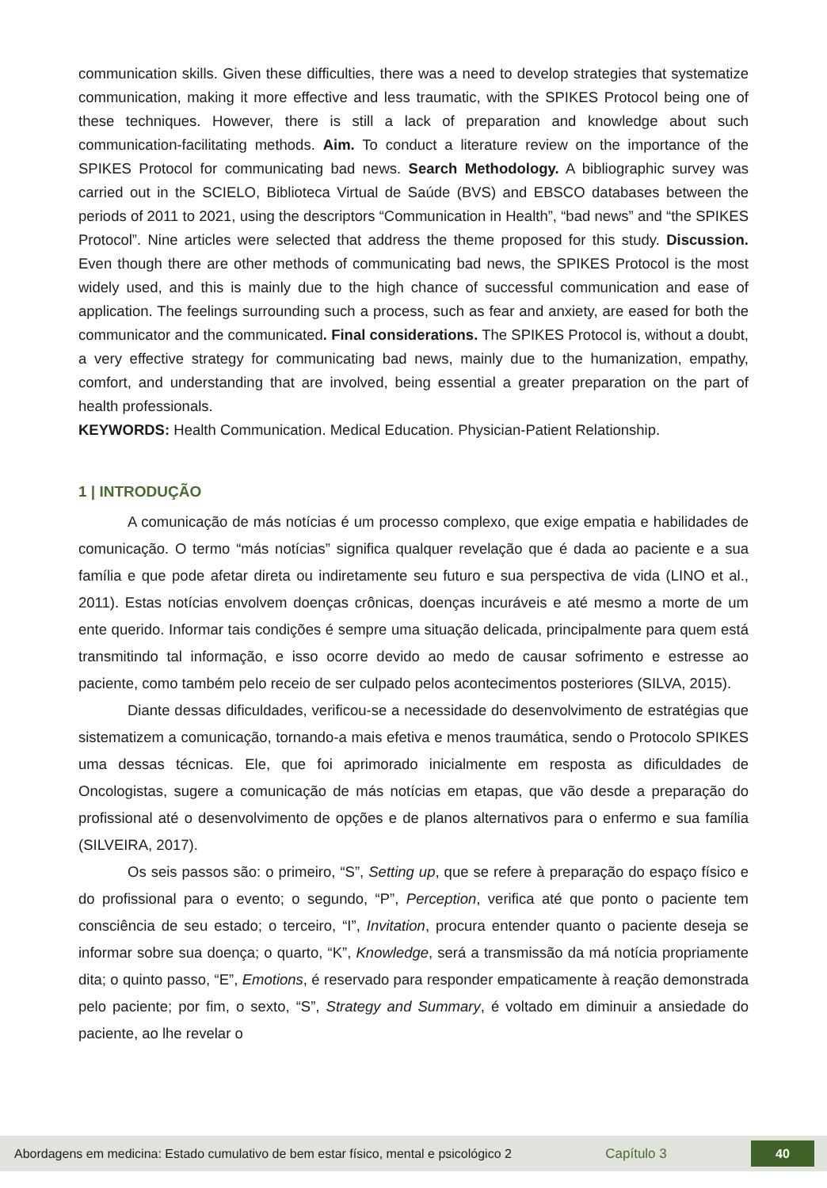communication skills. Given these difficulties, there was a need to develop strategies that systematize communication, making it more effective and less traumatic, with the SPIKES Protocol being one of these techniques. However, there is still a lack of preparation and knowledge about such communication-facilitating methods. Aim. To conduct a literature review on the importance of the SPIKES Protocol for communicating bad news. Search Methodology. A bibliographic survey was carried out in the SCIELO, Biblioteca Virtual de Saúde (BVS) and EBSCO databases between the periods of 2011 to 2021, using the descriptors “Communication in Health”, “bad news” and “the SPIKES Protocol”. Nine articles were selected that address the theme proposed for this study. Discussion. Even though there are other methods of communicating bad news, the SPIKES Protocol is the most widely used, and this is mainly due to the high chance of successful communication and ease of application. The feelings surrounding such a process, such as fear and anxiety, are eased for both the communicator and the communicated. Final considerations. The SPIKES Protocol is, without a doubt, a very effective strategy for communicating bad news, mainly due to the humanization, empathy, comfort, and understanding that are involved, being essential a greater preparation on the part of health professionals.
KEYWORDS: Health Communication. Medical Education. Physician-Patient Relationship.
1 | INTRODUÇÃO
A comunicação de más notícias é um processo complexo, que exige empatia e habilidades de comunicação. O termo “más notícias” significa qualquer revelação que é dada ao paciente e a sua família e que pode afetar direta ou indiretamente seu futuro e sua perspectiva de vida (LINO et al., 2011). Estas notícias envolvem doenças crônicas, doenças incuráveis e até mesmo a morte de um ente querido. Informar tais condições é sempre uma situação delicada, principalmente para quem está transmitindo tal informação, e isso ocorre devido ao medo de causar sofrimento e estresse ao paciente, como também pelo receio de ser culpado pelos acontecimentos posteriores (SILVA, 2015).
Diante dessas dificuldades, verificou-se a necessidade do desenvolvimento de estratégias que sistematizem a comunicação, tornando-a mais efetiva e menos traumática, sendo o Protocolo SPIKES uma dessas técnicas. Ele, que foi aprimorado inicialmente em resposta as dificuldades de Oncologistas, sugere a comunicação de más notícias em etapas, que vão desde a preparação do profissional até o desenvolvimento de opções e de planos alternativos para o enfermo e sua família (SILVEIRA, 2017).
Os seis passos são: o primeiro, “S”, Setting up, que se refere à preparação do espaço físico e do profissional para o evento; o segundo, “P”, Perception, verifica até que ponto o paciente tem consciência de seu estado; o terceiro, “I”, Invitation, procura entender quanto o paciente deseja se informar sobre sua doença; o quarto, “K”, Knowledge, será a transmissão da má notícia propriamente dita; o quinto passo, “E”, Emotions, é reservado para responder empaticamente à reação demonstrada pelo paciente; por fim, o sexto, “S”, Strategy and Summary, é voltado em diminuir a ansiedade do paciente, ao lhe revelar o
Abordagens em medicina: Estado cumulativo de bem estar físico, mental e psicológico 2
Capítulo 3
40